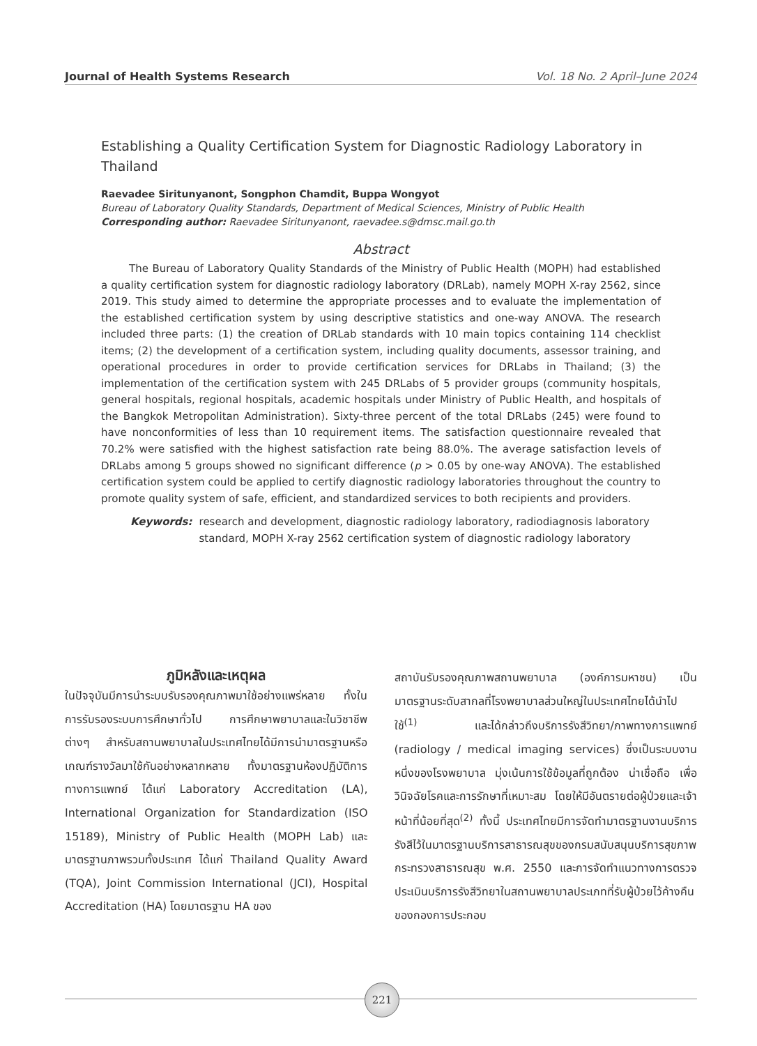Journal of Health Systems Research Vol. 18 No. 2 April–June 2024
Establishing a Quality Certification System for Diagnostic Radiology Laboratory in Thailand
Raevadee Siritunyanont, Songphon Chamdit, Buppa Wongyot
Bureau of Laboratory Quality Standards, Department of Medical Sciences, Ministry of Public Health
Corresponding author: Raevadee Siritunyanont, raevadee.s@dmsc.mail.go.th
Abstract
The Bureau of Laboratory Quality Standards of the Ministry of Public Health (MOPH) had established a quality certification system for diagnostic radiology laboratory (DRLab), namely MOPH X-ray 2562, since 2019. This study aimed to determine the appropriate processes and to evaluate the implementation of the established certification system by using descriptive statistics and one-way ANOVA. The research included three parts: (1) the creation of DRLab standards with 10 main topics containing 114 checklist items; (2) the development of a certification system, including quality documents, assessor training, and operational procedures in order to provide certification services for DRLabs in Thailand; (3) the implementation of the certification system with 245 DRLabs of 5 provider groups (community hospitals, general hospitals, regional hospitals, academic hospitals under Ministry of Public Health, and hospitals of the Bangkok Metropolitan Administration). Sixty-three percent of the total DRLabs (245) were found to have nonconformities of less than 10 requirement items. The satisfaction questionnaire revealed that 70.2% were satisfied with the highest satisfaction rate being 88.0%. The average satisfaction levels of DRLabs among 5 groups showed no significant difference (p > 0.05 by one-way ANOVA). The established certification system could be applied to certify diagnostic radiology laboratories throughout the country to promote quality system of safe, efficient, and standardized services to both recipients and providers.
Keywords: research and development, diagnostic radiology laboratory, radiodiagnosis laboratory standard, MOPH X-ray 2562 certification system of diagnostic radiology laboratory
ภูมิหลังและเหตุผล
ในปัจจุบันมีการนำระบบรับรองคุณภาพมาใช้อย่างแพร่หลาย ทั้งในการรับรองระบบการศึกษาทั่วไป การศึกษาพยาบาลและในวิชาชีพต่างๆ สำหรับสถานพยาบาลในประเทศไทยได้มีการนำมาตรฐานหรือเกณฑ์รางวัลมาใช้กันอย่างหลากหลาย ทั้งมาตรฐานห้องปฏิบัติการทางการแพทย์ ได้แก่ Laboratory Accreditation (LA), International Organization for Standardization (ISO 15189), Ministry of Public Health (MOPH Lab) และมาตรฐานภาพรวมทั้งประเทศ ได้แก่ Thailand Quality Award (TQA), Joint Commission International (JCI), Hospital Accreditation (HA) โดยมาตรฐาน HA ของ
สถาบันรับรองคุณภาพสถานพยาบาล (องค์การมหาชน) เป็นมาตรฐานระดับสากลที่โรงพยาบาลส่วนใหญ่ในประเทศไทยได้นำไปใช้<sup>(1)</sup> และได้กล่าวถึงบริการรังสีวิทยา/ภาพทางการแพทย์ (radiology / medical imaging services) ซึ่งเป็นระบบงานหนึ่งของโรงพยาบาล มุ่งเน้นการใช้ข้อมูลที่ถูกต้อง น่าเชื่อถือ เพื่อวินิจฉัยโรคและการรักษาที่เหมาะสม โดยให้มีอันตรายต่อผู้ป่วยและเจ้าหน้าที่น้อยที่สุด<sup>(2)</sup> ทั้งนี้ ประเทศไทยมีการจัดทำมาตรฐานงานบริการรังสีไว้ในมาตรฐานบริการสาธารณสุขของกรมสนับสนุนบริการสุขภาพ กระทรวงสาธารณสุข พ.ศ. 2550 และการจัดทำแนวทางการตรวจประเมินบริการรังสีวิทยาในสถานพยาบาลประเภทที่รับผู้ป่วยไว้ค้างคืนของกองการประกอบ
221